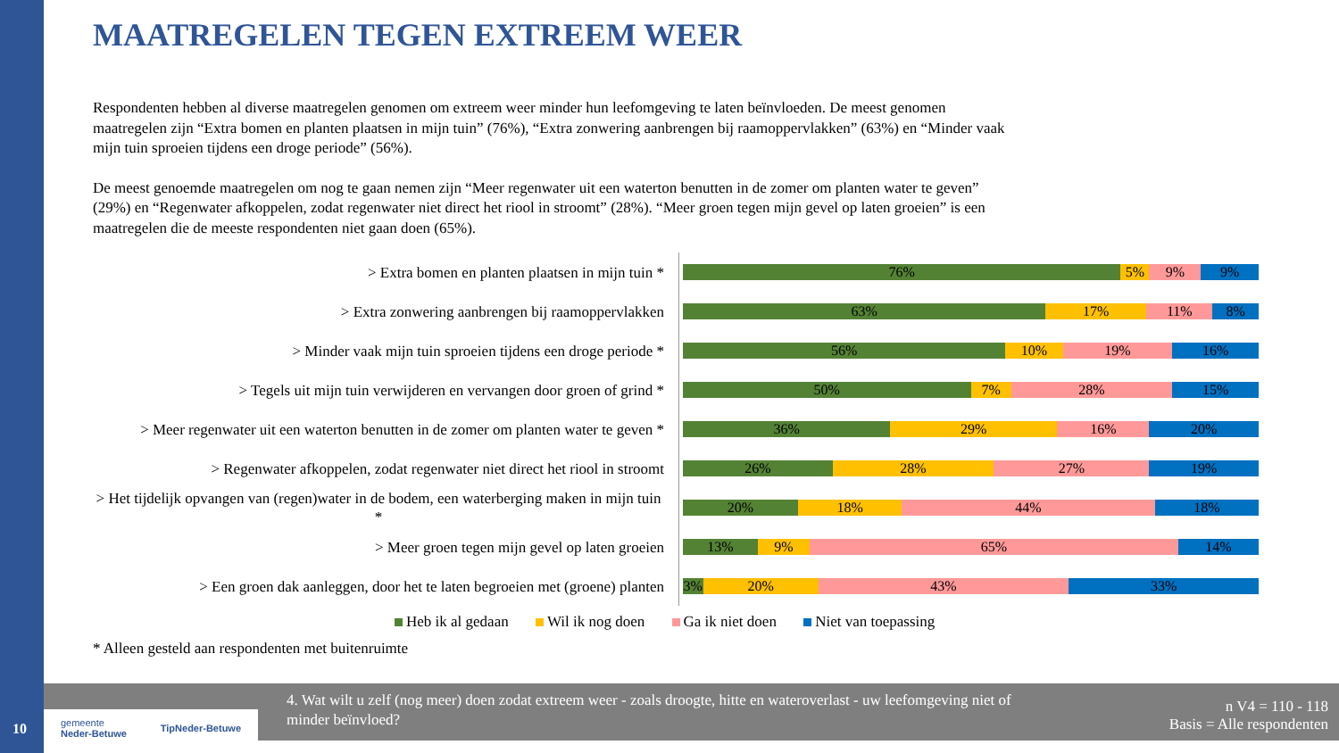MAATREGELEN TEGEN EXTREEM WEER
Respondenten hebben al diverse maatregelen genomen om extreem weer minder hun leefomgeving te laten beïnvloeden. De meest genomen maatregelen zijn “Extra bomen en planten plaatsen in mijn tuin” (76%), “Extra zonwering aanbrengen bij raamoppervlakken” (63%) en “Minder vaak mijn tuin sproeien tijdens een droge periode” (56%).
De meest genoemde maatregelen om nog te gaan nemen zijn “Meer regenwater uit een waterton benutten in de zomer om planten water te geven” (29%) en “Regenwater afkoppelen, zodat regenwater niet direct het riool in stroomt” (28%). “Meer groen tegen mijn gevel op laten groeien” is een maatregelen die de meeste respondenten niet gaan doen (65%).
> Extra bomen en planten plaatsen in mijn tuin *
76% 5% 9% 9%
> Extra zonwering aanbrengen bij raamoppervlakken
63% 17% 11% 8%
> Minder vaak mijn tuin sproeien tijdens een droge periode *
56% 10% 19% 16%
> Tegels uit mijn tuin verwijderen en vervangen door groen of grind *
50% 7% 28% 15%
> Meer regenwater uit een waterton benutten in de zomer om planten water te geven *
36% 29% 16% 20%
> Regenwater afkoppelen, zodat regenwater niet direct het riool in stroomt
26% 28% 27% 19%
> Het tijdelijk opvangen van (regen)water in de bodem, een waterberging maken in mijn tuin *
20% 18% 44% 18%
> Meer groen tegen mijn gevel op laten groeien
13% 9% 65% 14%
> Een groen dak aanleggen, door het te laten begroeien met (groene) planten
3% 20% 43% 33%
Heb ik al gedaan Wil ik nog doen Ga ik niet doen Niet van toepassing
* Alleen gesteld aan respondenten met buitenruimte
4. Wat wilt u zelf (nog meer) doen zodat extreem weer - zoals droogte, hitte en wateroverlast - uw leefomgeving niet of minder beïnvloed?
n V4 = 110 - 118
Basis = Alle respondenten
gemeente
Neder-Betuwe TipNeder-Betuwe
10